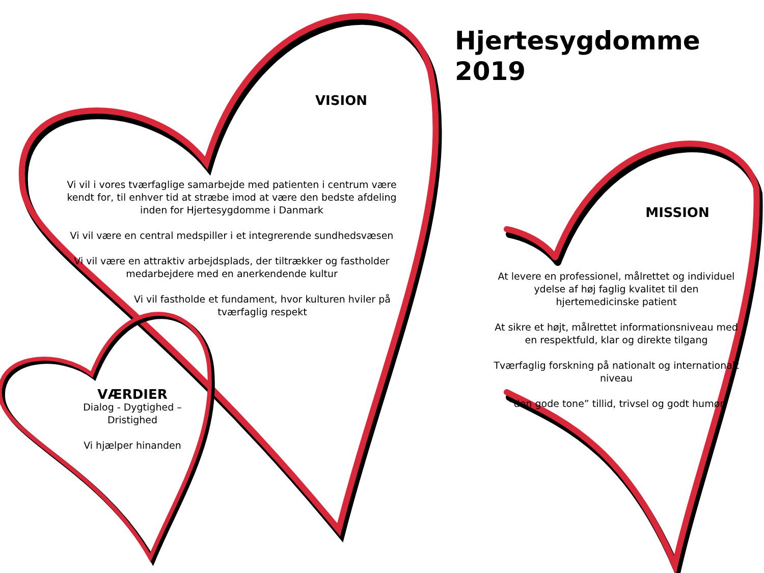Hjertesygdomme
2019
VISION
Vi vil i vores tværfaglige samarbejde med patienten i centrum være kendt for, til enhver tid at stræbe imod at være den bedste afdeling inden for Hjertesygdomme i Danmark
Vi vil være en central medspiller i et integrerende sundhedsvæsen
Vi vil være en attraktiv arbejdsplads, der tiltrækker og fastholder medarbejdere med en anerkendende kultur
Vi vil fastholde et fundament, hvor kulturen hviler på tværfaglig respekt
MISSION
At levere en professionel, målrettet og individuel ydelse af høj faglig kvalitet til den hjertemedicinske patient
At sikre et højt, målrettet informationsniveau med en respektfuld, klar og direkte tilgang
Tværfaglig forskning på nationalt og internationalt niveau
”den gode tone” tillid, trivsel og godt humør
VÆRDIER
Dialog - Dygtighed – Dristighed
Vi hjælper hinanden